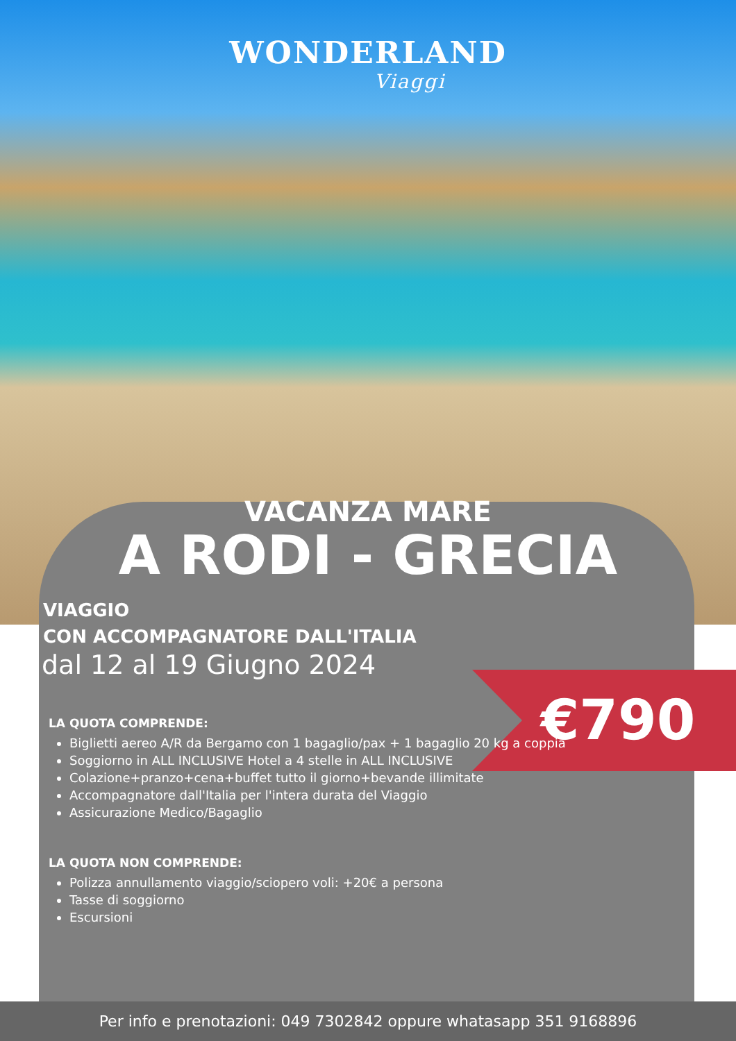€790
WONDERLAND
Viaggi
VACANZA MARE
A RODI - GRECIA
VIAGGIO
CON ACCOMPAGNATORE DALL'ITALIA
dal 12 al 19 Giugno 2024
LA QUOTA COMPRENDE:
Biglietti aereo A/R da Bergamo con 1 bagaglio/pax + 1 bagaglio 20 kg a coppia
Soggiorno in ALL INCLUSIVE Hotel a 4 stelle in ALL INCLUSIVE
Colazione+pranzo+cena+buffet tutto il giorno+bevande illimitate
Accompagnatore dall'Italia per l'intera durata del Viaggio
Assicurazione Medico/Bagaglio
LA QUOTA NON COMPRENDE:
Polizza annullamento viaggio/sciopero voli: +20€ a persona
Tasse di soggiorno
Escursioni
Per info e prenotazioni: 049 7302842 oppure whatasapp 351 9168896